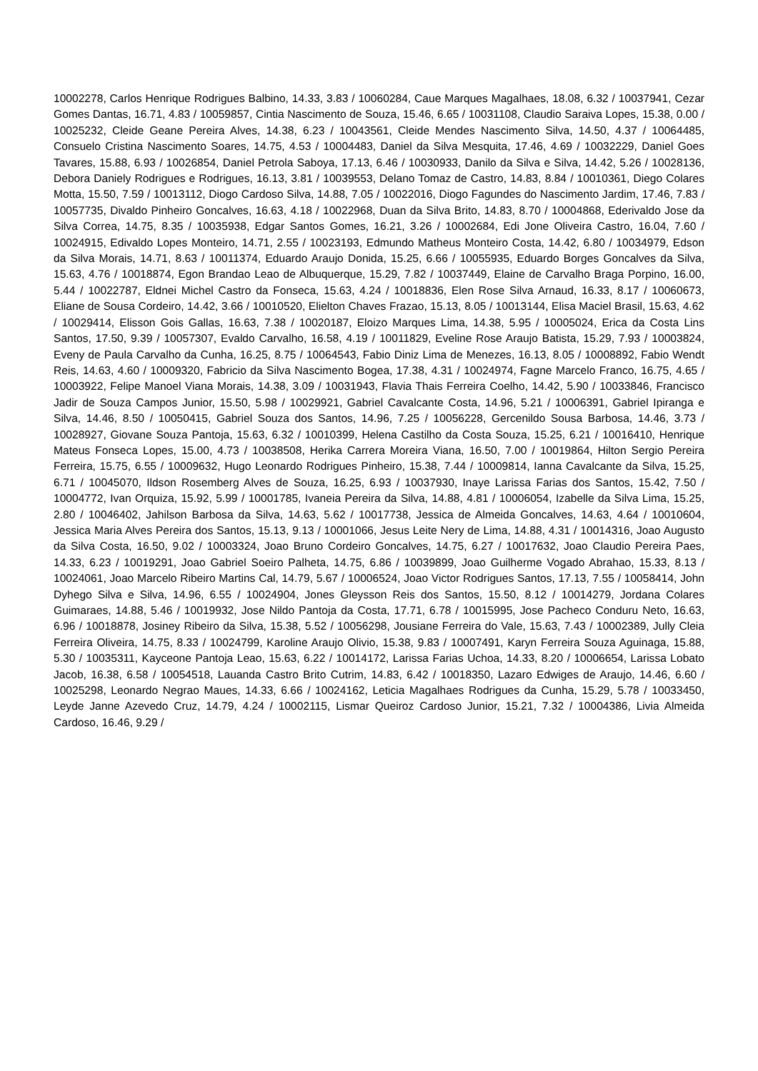10002278, Carlos Henrique Rodrigues Balbino, 14.33, 3.83 / 10060284, Caue Marques Magalhaes, 18.08, 6.32 / 10037941, Cezar Gomes Dantas, 16.71, 4.83 / 10059857, Cintia Nascimento de Souza, 15.46, 6.65 / 10031108, Claudio Saraiva Lopes, 15.38, 0.00 / 10025232, Cleide Geane Pereira Alves, 14.38, 6.23 / 10043561, Cleide Mendes Nascimento Silva, 14.50, 4.37 / 10064485, Consuelo Cristina Nascimento Soares, 14.75, 4.53 / 10004483, Daniel da Silva Mesquita, 17.46, 4.69 / 10032229, Daniel Goes Tavares, 15.88, 6.93 / 10026854, Daniel Petrola Saboya, 17.13, 6.46 / 10030933, Danilo da Silva e Silva, 14.42, 5.26 / 10028136, Debora Daniely Rodrigues e Rodrigues, 16.13, 3.81 / 10039553, Delano Tomaz de Castro, 14.83, 8.84 / 10010361, Diego Colares Motta, 15.50, 7.59 / 10013112, Diogo Cardoso Silva, 14.88, 7.05 / 10022016, Diogo Fagundes do Nascimento Jardim, 17.46, 7.83 / 10057735, Divaldo Pinheiro Goncalves, 16.63, 4.18 / 10022968, Duan da Silva Brito, 14.83, 8.70 / 10004868, Ederivaldo Jose da Silva Correa, 14.75, 8.35 / 10035938, Edgar Santos Gomes, 16.21, 3.26 / 10002684, Edi Jone Oliveira Castro, 16.04, 7.60 / 10024915, Edivaldo Lopes Monteiro, 14.71, 2.55 / 10023193, Edmundo Matheus Monteiro Costa, 14.42, 6.80 / 10034979, Edson da Silva Morais, 14.71, 8.63 / 10011374, Eduardo Araujo Donida, 15.25, 6.66 / 10055935, Eduardo Borges Goncalves da Silva, 15.63, 4.76 / 10018874, Egon Brandao Leao de Albuquerque, 15.29, 7.82 / 10037449, Elaine de Carvalho Braga Porpino, 16.00, 5.44 / 10022787, Eldnei Michel Castro da Fonseca, 15.63, 4.24 / 10018836, Elen Rose Silva Arnaud, 16.33, 8.17 / 10060673, Eliane de Sousa Cordeiro, 14.42, 3.66 / 10010520, Elielton Chaves Frazao, 15.13, 8.05 / 10013144, Elisa Maciel Brasil, 15.63, 4.62 / 10029414, Elisson Gois Gallas, 16.63, 7.38 / 10020187, Eloizo Marques Lima, 14.38, 5.95 / 10005024, Erica da Costa Lins Santos, 17.50, 9.39 / 10057307, Evaldo Carvalho, 16.58, 4.19 / 10011829, Eveline Rose Araujo Batista, 15.29, 7.93 / 10003824, Eveny de Paula Carvalho da Cunha, 16.25, 8.75 / 10064543, Fabio Diniz Lima de Menezes, 16.13, 8.05 / 10008892, Fabio Wendt Reis, 14.63, 4.60 / 10009320, Fabricio da Silva Nascimento Bogea, 17.38, 4.31 / 10024974, Fagne Marcelo Franco, 16.75, 4.65 / 10003922, Felipe Manoel Viana Morais, 14.38, 3.09 / 10031943, Flavia Thais Ferreira Coelho, 14.42, 5.90 / 10033846, Francisco Jadir de Souza Campos Junior, 15.50, 5.98 / 10029921, Gabriel Cavalcante Costa, 14.96, 5.21 / 10006391, Gabriel Ipiranga e Silva, 14.46, 8.50 / 10050415, Gabriel Souza dos Santos, 14.96, 7.25 / 10056228, Gercenildo Sousa Barbosa, 14.46, 3.73 / 10028927, Giovane Souza Pantoja, 15.63, 6.32 / 10010399, Helena Castilho da Costa Souza, 15.25, 6.21 / 10016410, Henrique Mateus Fonseca Lopes, 15.00, 4.73 / 10038508, Herika Carrera Moreira Viana, 16.50, 7.00 / 10019864, Hilton Sergio Pereira Ferreira, 15.75, 6.55 / 10009632, Hugo Leonardo Rodrigues Pinheiro, 15.38, 7.44 / 10009814, Ianna Cavalcante da Silva, 15.25, 6.71 / 10045070, Ildson Rosemberg Alves de Souza, 16.25, 6.93 / 10037930, Inaye Larissa Farias dos Santos, 15.42, 7.50 / 10004772, Ivan Orquiza, 15.92, 5.99 / 10001785, Ivaneia Pereira da Silva, 14.88, 4.81 / 10006054, Izabelle da Silva Lima, 15.25, 2.80 / 10046402, Jahilson Barbosa da Silva, 14.63, 5.62 / 10017738, Jessica de Almeida Goncalves, 14.63, 4.64 / 10010604, Jessica Maria Alves Pereira dos Santos, 15.13, 9.13 / 10001066, Jesus Leite Nery de Lima, 14.88, 4.31 / 10014316, Joao Augusto da Silva Costa, 16.50, 9.02 / 10003324, Joao Bruno Cordeiro Goncalves, 14.75, 6.27 / 10017632, Joao Claudio Pereira Paes, 14.33, 6.23 / 10019291, Joao Gabriel Soeiro Palheta, 14.75, 6.86 / 10039899, Joao Guilherme Vogado Abrahao, 15.33, 8.13 / 10024061, Joao Marcelo Ribeiro Martins Cal, 14.79, 5.67 / 10006524, Joao Victor Rodrigues Santos, 17.13, 7.55 / 10058414, John Dyhego Silva e Silva, 14.96, 6.55 / 10024904, Jones Gleysson Reis dos Santos, 15.50, 8.12 / 10014279, Jordana Colares Guimaraes, 14.88, 5.46 / 10019932, Jose Nildo Pantoja da Costa, 17.71, 6.78 / 10015995, Jose Pacheco Conduru Neto, 16.63, 6.96 / 10018878, Josiney Ribeiro da Silva, 15.38, 5.52 / 10056298, Jousiane Ferreira do Vale, 15.63, 7.43 / 10002389, Jully Cleia Ferreira Oliveira, 14.75, 8.33 / 10024799, Karoline Araujo Olivio, 15.38, 9.83 / 10007491, Karyn Ferreira Souza Aguinaga, 15.88, 5.30 / 10035311, Kayceone Pantoja Leao, 15.63, 6.22 / 10014172, Larissa Farias Uchoa, 14.33, 8.20 / 10006654, Larissa Lobato Jacob, 16.38, 6.58 / 10054518, Lauanda Castro Brito Cutrim, 14.83, 6.42 / 10018350, Lazaro Edwiges de Araujo, 14.46, 6.60 / 10025298, Leonardo Negrao Maues, 14.33, 6.66 / 10024162, Leticia Magalhaes Rodrigues da Cunha, 15.29, 5.78 / 10033450, Leyde Janne Azevedo Cruz, 14.79, 4.24 / 10002115, Lismar Queiroz Cardoso Junior, 15.21, 7.32 / 10004386, Livia Almeida Cardoso, 16.46, 9.29 /